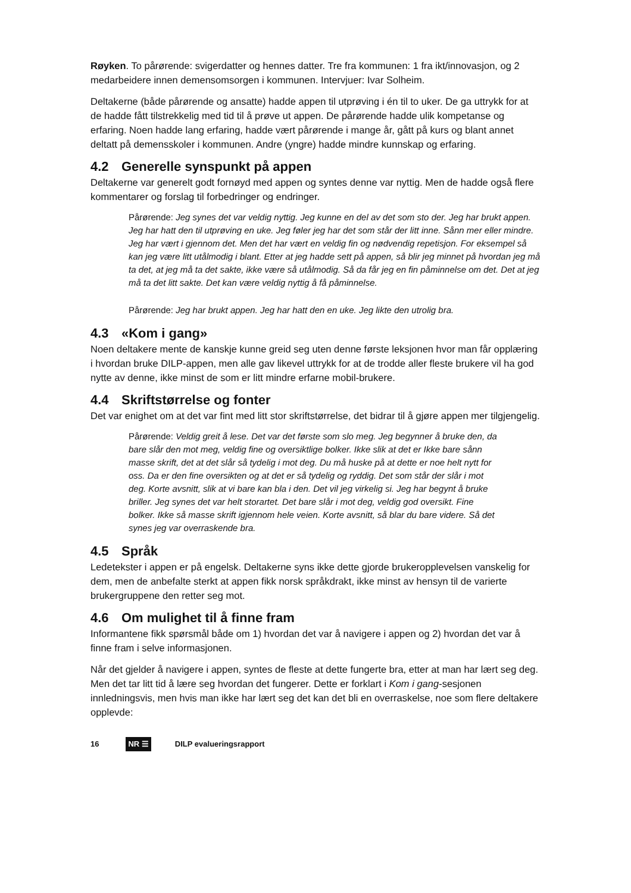Røyken. To pårørende: svigerdatter og hennes datter. Tre fra kommunen: 1 fra ikt/innovasjon, og 2 medarbeidere innen demensomsorgen i kommunen. Intervjuer: Ivar Solheim.
Deltakerne (både pårørende og ansatte) hadde appen til utprøving i én til to uker. De ga uttrykk for at de hadde fått tilstrekkelig med tid til å prøve ut appen. De pårørende hadde ulik kompetanse og erfaring. Noen hadde lang erfaring, hadde vært pårørende i mange år, gått på kurs og blant annet deltatt på demensskoler i kommunen. Andre (yngre) hadde mindre kunnskap og erfaring.
4.2 Generelle synspunkt på appen
Deltakerne var generelt godt fornøyd med appen og syntes denne var nyttig. Men de hadde også flere kommentarer og forslag til forbedringer og endringer.
Pårørende: Jeg synes det var veldig nyttig. Jeg kunne en del av det som sto der. Jeg har brukt appen. Jeg har hatt den til utprøving en uke. Jeg føler jeg har det som står der litt inne. Sånn mer eller mindre. Jeg har vært i gjennom det. Men det har vært en veldig fin og nødvendig repetisjon. For eksempel så kan jeg være litt utålmodig i blant. Etter at jeg hadde sett på appen, så blir jeg minnet på hvordan jeg må ta det, at jeg må ta det sakte, ikke være så utålmodig. Så da får jeg en fin påminnelse om det. Det at jeg må ta det litt sakte. Det kan være veldig nyttig å få påminnelse.
Pårørende: Jeg har brukt appen. Jeg har hatt den en uke. Jeg likte den utrolig bra.
4.3 «Kom i gang»
Noen deltakere mente de kanskje kunne greid seg uten denne første leksjonen hvor man får opplæring i hvordan bruke DILP-appen, men alle gav likevel uttrykk for at de trodde aller fleste brukere vil ha god nytte av denne, ikke minst de som er litt mindre erfarne mobil-brukere.
4.4 Skriftstørrelse og fonter
Det var enighet om at det var fint med litt stor skriftstørrelse, det bidrar til å gjøre appen mer tilgjengelig.
Pårørende: Veldig greit å lese. Det var det første som slo meg. Jeg begynner å bruke den, da bare slår den mot meg, veldig fine og oversiktlige bolker. Ikke slik at det er Ikke bare sånn masse skrift, det at det slår så tydelig i mot deg. Du må huske på at dette er noe helt nytt for oss. Da er den fine oversikten og at det er så tydelig og ryddig. Det som står der slår i mot deg. Korte avsnitt, slik at vi bare kan bla i den. Det vil jeg virkelig si. Jeg har begynt å bruke briller. Jeg synes det var helt storartet. Det bare slår i mot deg, veldig god oversikt. Fine bolker. Ikke så masse skrift igjennom hele veien. Korte avsnitt, så blar du bare videre. Så det synes jeg var overraskende bra.
4.5 Språk
Ledetekster i appen er på engelsk. Deltakerne syns ikke dette gjorde brukeropplevelsen vanskelig for dem, men de anbefalte sterkt at appen fikk norsk språkdrakt, ikke minst av hensyn til de varierte brukergruppene den retter seg mot.
4.6 Om mulighet til å finne fram
Informantene fikk spørsmål både om 1) hvordan det var å navigere i appen og 2) hvordan det var å finne fram i selve informasjonen.
Når det gjelder å navigere i appen, syntes de fleste at dette fungerte bra, etter at man har lært seg deg. Men det tar litt tid å lære seg hvordan det fungerer. Dette er forklart i Kom i gang-sesjonen innledningsvis, men hvis man ikke har lært seg det kan det bli en overraskelse, noe som flere deltakere opplevde:
16 NR ☰ DILP evalueringsrapport